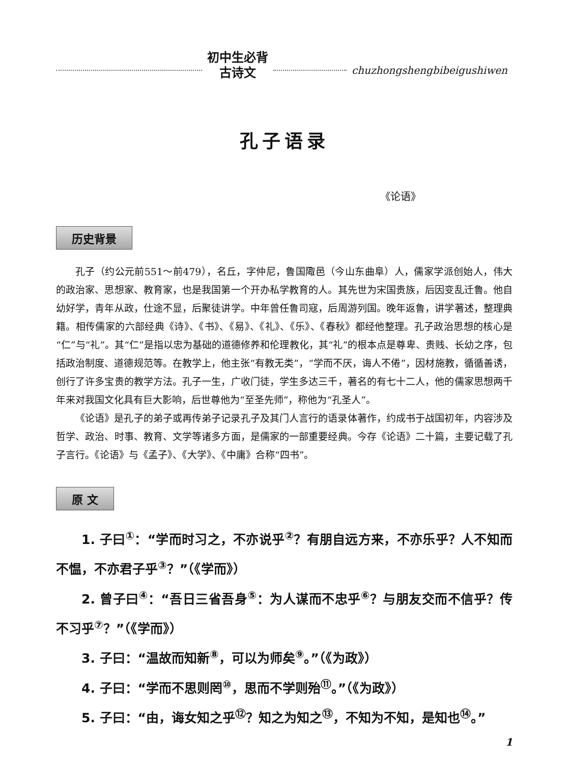初中生必背
古诗文
chuzhongshengbibeigushiwen
孔子语录
《论语》
历史背景
孔子（约公元前551～前479），名丘，字仲尼，鲁国陬邑（今山东曲阜）人，儒家学派创始人，伟大的政治家、思想家、教育家，也是我国第一个开办私学教育的人。其先世为宋国贵族，后因变乱迁鲁。他自幼好学，青年从政，仕途不显，后聚徒讲学。中年曾任鲁司寇，后周游列国。晚年返鲁，讲学著述，整理典籍。相传儒家的六部经典《诗》、《书》、《易》、《礼》、《乐》、《春秋》都经他整理。孔子政治思想的核心是“仁”与“礼”。其“仁”是指以忠为基础的道德修养和伦理教化，其“礼”的根本点是尊卑、贵贱、长幼之序，包括政治制度、道德规范等。在教学上，他主张“有教无类”，“学而不厌，诲人不倦”，因材施教，循循善诱，创行了许多宝贵的教学方法。孔子一生，广收门徒，学生多达三千，著名的有七十二人，他的儒家思想两千年来对我国文化具有巨大影响，后世尊他为“至圣先师”，称他为“孔圣人”。
《论语》是孔子的弟子或再传弟子记录孔子及其门人言行的语录体著作，约成书于战国初年，内容涉及哲学、政治、时事、教育、文学等诸多方面，是儒家的一部重要经典。今存《论语》二十篇，主要记载了孔子言行。《论语》与《孟子》、《大学》、《中庸》合称“四书”。
原 文
1. 子曰<sup>①</sup>：“学而时习之，不亦说乎<sup>②</sup>？有朋自远方来，不亦乐乎？人不知而不愠，不亦君子乎<sup>③</sup>？”（《学而》）
2. 曾子曰<sup>④</sup>：“吾日三省吾身<sup>⑤</sup>：为人谋而不忠乎<sup>⑥</sup>？与朋友交而不信乎？传不习乎<sup>⑦</sup>？”（《学而》）
3. 子曰：“温故而知新<sup>⑧</sup>，可以为师矣<sup>⑨</sup>。”（《为政》）
4. 子曰：“学而不思则罔<sup>⑩</sup>，思而不学则殆<sup>⑪</sup>。”（《为政》）
5. 子曰：“由，诲女知之乎<sup>⑫</sup>？知之为知之<sup>⑬</sup>，不知为不知，是知也<sup>⑭</sup>。”
1